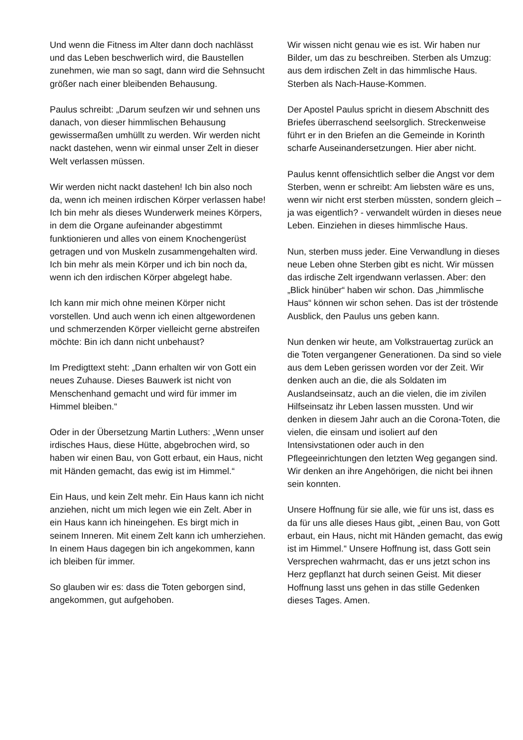Und wenn die Fitness im Alter dann doch nachlässt und das Leben beschwerlich wird, die Baustellen zunehmen, wie man so sagt, dann wird die Sehnsucht größer nach einer bleibenden Behausung.
Paulus schreibt: „Darum seufzen wir und sehnen uns danach, von dieser himmlischen Behausung gewissermaßen umhüllt zu werden. Wir werden nicht nackt dastehen, wenn wir einmal unser Zelt in dieser Welt verlassen müssen.
Wir werden nicht nackt dastehen! Ich bin also noch da, wenn ich meinen irdischen Körper verlassen habe! Ich bin mehr als dieses Wunderwerk meines Körpers, in dem die Organe aufeinander abgestimmt funktionieren und alles von einem Knochengerüst getragen und von Muskeln zusammengehalten wird. Ich bin mehr als mein Körper und ich bin noch da, wenn ich den irdischen Körper abgelegt habe.
Ich kann mir mich ohne meinen Körper nicht vorstellen. Und auch wenn ich einen altgewordenen und schmerzenden Körper vielleicht gerne abstreifen möchte: Bin ich dann nicht unbehaust?
Im Predigttext steht: „Dann erhalten wir von Gott ein neues Zuhause. Dieses Bauwerk ist nicht von Menschenhand gemacht und wird für immer im Himmel bleiben.“
Oder in der Übersetzung Martin Luthers: „Wenn unser irdisches Haus, diese Hütte, abgebrochen wird, so haben wir einen Bau, von Gott erbaut, ein Haus, nicht mit Händen gemacht, das ewig ist im Himmel.“
Ein Haus, und kein Zelt mehr. Ein Haus kann ich nicht anziehen, nicht um mich legen wie ein Zelt. Aber in ein Haus kann ich hineingehen. Es birgt mich in seinem Inneren. Mit einem Zelt kann ich umherziehen. In einem Haus dagegen bin ich angekommen, kann ich bleiben für immer.
So glauben wir es: dass die Toten geborgen sind, angekommen, gut aufgehoben.
Wir wissen nicht genau wie es ist. Wir haben nur Bilder, um das zu beschreiben. Sterben als Umzug: aus dem irdischen Zelt in das himmlische Haus. Sterben als Nach-Hause-Kommen.
Der Apostel Paulus spricht in diesem Abschnitt des Briefes überraschend seelsorglich. Streckenweise führt er in den Briefen an die Gemeinde in Korinth scharfe Auseinandersetzungen. Hier aber nicht.
Paulus kennt offensichtlich selber die Angst vor dem Sterben, wenn er schreibt: Am liebsten wäre es uns, wenn wir nicht erst sterben müssten, sondern gleich – ja was eigentlich? - verwandelt würden in dieses neue Leben. Einziehen in dieses himmlische Haus.
Nun, sterben muss jeder. Eine Verwandlung in dieses neue Leben ohne Sterben gibt es nicht. Wir müssen das irdische Zelt irgendwann verlassen. Aber: den „Blick hinüber“ haben wir schon. Das „himmlische Haus“ können wir schon sehen. Das ist der tröstende Ausblick, den Paulus uns geben kann.
Nun denken wir heute, am Volkstrauertag zurück an die Toten vergangener Generationen. Da sind so viele aus dem Leben gerissen worden vor der Zeit. Wir denken auch an die, die als Soldaten im Auslandseinsatz, auch an die vielen, die im zivilen Hilfseinsatz ihr Leben lassen mussten. Und wir denken in diesem Jahr auch an die Corona-Toten, die vielen, die einsam und isoliert auf den Intensivstationen oder auch in den Pflegeeinrichtungen den letzten Weg gegangen sind. Wir denken an ihre Angehörigen, die nicht bei ihnen sein konnten.
Unsere Hoffnung für sie alle, wie für uns ist, dass es da für uns alle dieses Haus gibt, „einen Bau, von Gott erbaut, ein Haus, nicht mit Händen gemacht, das ewig ist im Himmel.“ Unsere Hoffnung ist, dass Gott sein Versprechen wahrmacht, das er uns jetzt schon ins Herz gepflanzt hat durch seinen Geist. Mit dieser Hoffnung lasst uns gehen in das stille Gedenken dieses Tages. Amen.